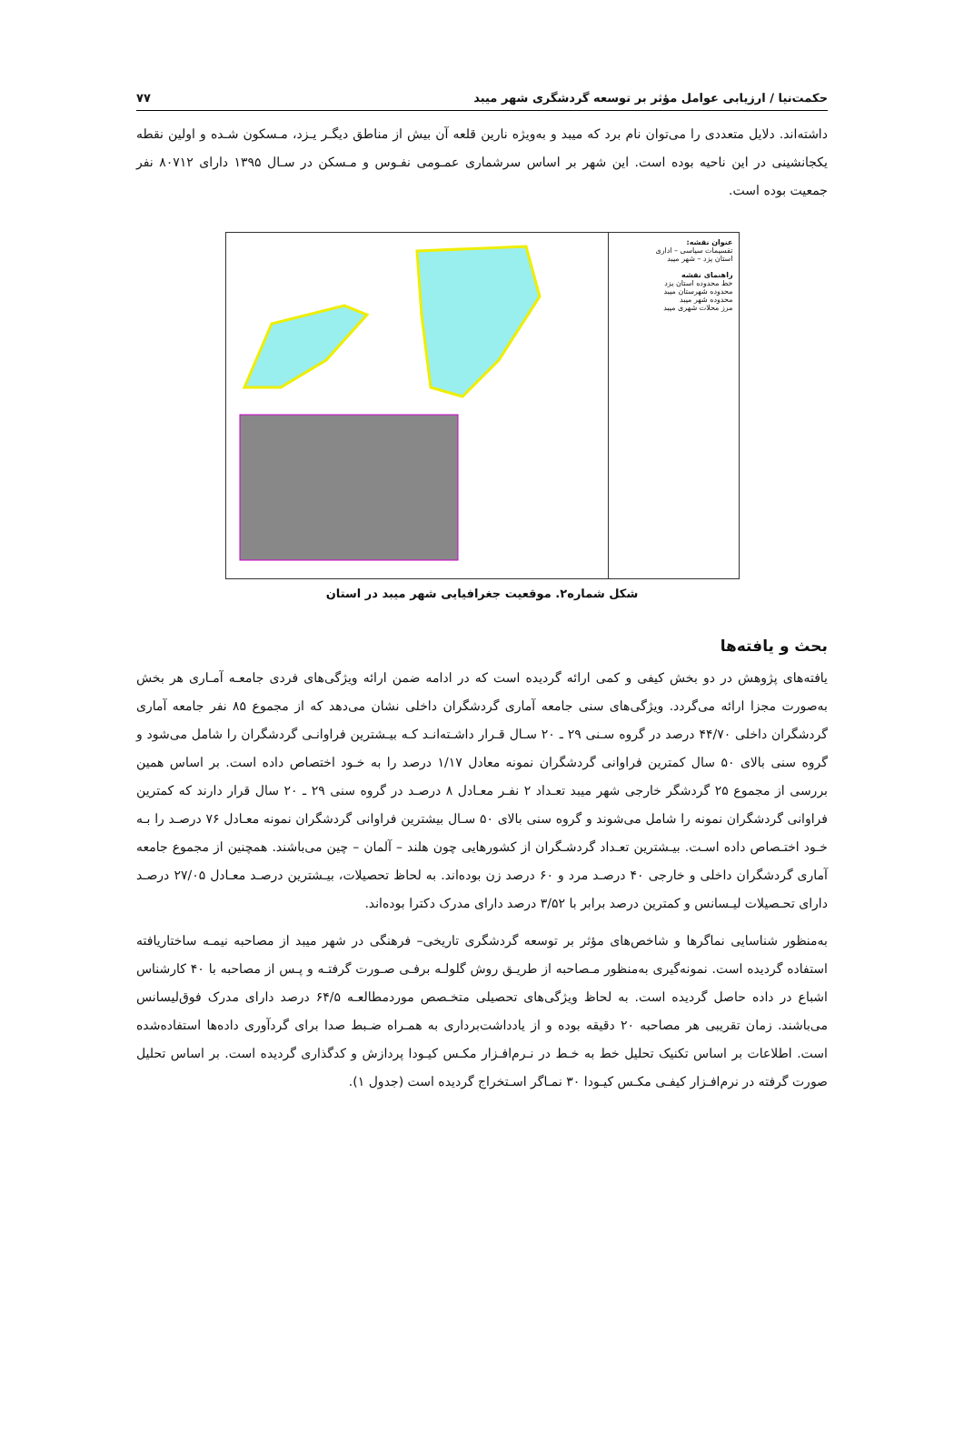حکمت‌نیا / ارزیابی عوامل مؤثر بر توسعه گردشگری شهر میبد ۷۷
داشته‌اند. دلایل متعددی را می‌توان نام برد که میبد و به‌ویژه نارین قلعه آن بیش از مناطق دیگـر یـزد، مـسکون شـده و اولین نقطه یکجانشینی در این ناحیه بوده است. این شهر بر اساس سرشماری عمـومی نفـوس و مـسکن در سـال ۱۳۹۵ دارای ۸۰۷۱۲ نفر جمعیت بوده است.
عنوان نقشه:
تقسیمات سیاسی – اداری
استان یزد – شهر میبد
راهنمای نقشه
خط محدوده استان یزد
محدوده شهرستان میبد
محدوده شهر میبد
مرز محلات شهری میبد
شکل شماره۲. موقعیت جغرافیایی شهر میبد در استان
بحث و یافته‌ها
یافته‌های پژوهش در دو بخش کیفی و کمی ارائه گردیده است که در ادامه ضمن ارائه ویژگی‌های فردی جامعـه آمـاری هر بخش به‌صورت مجزا ارائه می‌گردد. ویژگی‌های سنی جامعه آماری گردشگران داخلی نشان می‌دهد که از مجموع ۸۵ نفر جامعه آماری گردشگران داخلی ۴۴/۷۰ درصد در گروه سـنی ۲۹ ـ ۲۰ سـال قـرار داشـته‌انـد کـه بیـشترین فراوانـی گردشگران را شامل می‌شود و گروه سنی بالای ۵۰ سال کمترین فراوانی گردشگران نمونه معادل ۱/۱۷ درصد را به خـود اختصاص داده است. بر اساس همین بررسی از مجموع ۲۵ گردشگر خارجی شهر میبد تعـداد ۲ نفـر معـادل ۸ درصـد در گروه سنی ۲۹ ـ ۲۰ سال قرار دارند که کمترین فراوانی گردشگران نمونه را شامل می‌شوند و گروه سنی بالای ۵۰ سـال بیشترین فراوانی گردشگران نمونه معـادل ۷۶ درصـد را بـه خـود اختـصاص داده اسـت. بیـشترین تعـداد گردشـگران از کشورهایی چون هلند – آلمان – چین می‌باشند. همچنین از مجموع جامعه آماری گردشگران داخلی و خارجی ۴۰ درصـد مرد و ۶۰ درصد زن بوده‌اند. به لحاظ تحصیلات، بیـشترین درصـد معـادل ۲۷/۰۵ درصـد دارای تحـصیلات لیـسانس و کمترین درصد برابر با ۳/۵۲ درصد دارای مدرک دکترا بوده‌اند.
به‌منظور شناسایی نماگرها و شاخص‌های مؤثر بر توسعه گردشگری تاریخی– فرهنگی در شهر میبد از مصاحبه نیمـه ساختاریافته استفاده گردیده است. نمونه‌گیری به‌منظور مـصاحبه از طریـق روش گلولـه برفـی صـورت گرفتـه و پـس از مصاحبه با ۴۰ کارشناس اشباع در داده حاصل گردیده است. به لحاظ ویژگی‌های تحصیلی متخـصص موردمطالعـه ۶۴/۵ درصد دارای مدرک فوق‌لیسانس می‌باشند. زمان تقریبی هر مصاحبه ۲۰ دقیقه بوده و از یادداشت‌برداری به همـراه ضـبط صدا برای گردآوری داده‌ها استفاده‌شده است. اطلاعات بر اساس تکنیک تحلیل خط به خـط در نـرم‌افـزار مکـس کیـودا پردازش و کدگذاری گردیده است. بر اساس تحلیل صورت گرفته در نرم‌افـزار کیفـی مکـس کیـودا ۳۰ نمـاگر اسـتخراج گردیده است (جدول ۱).